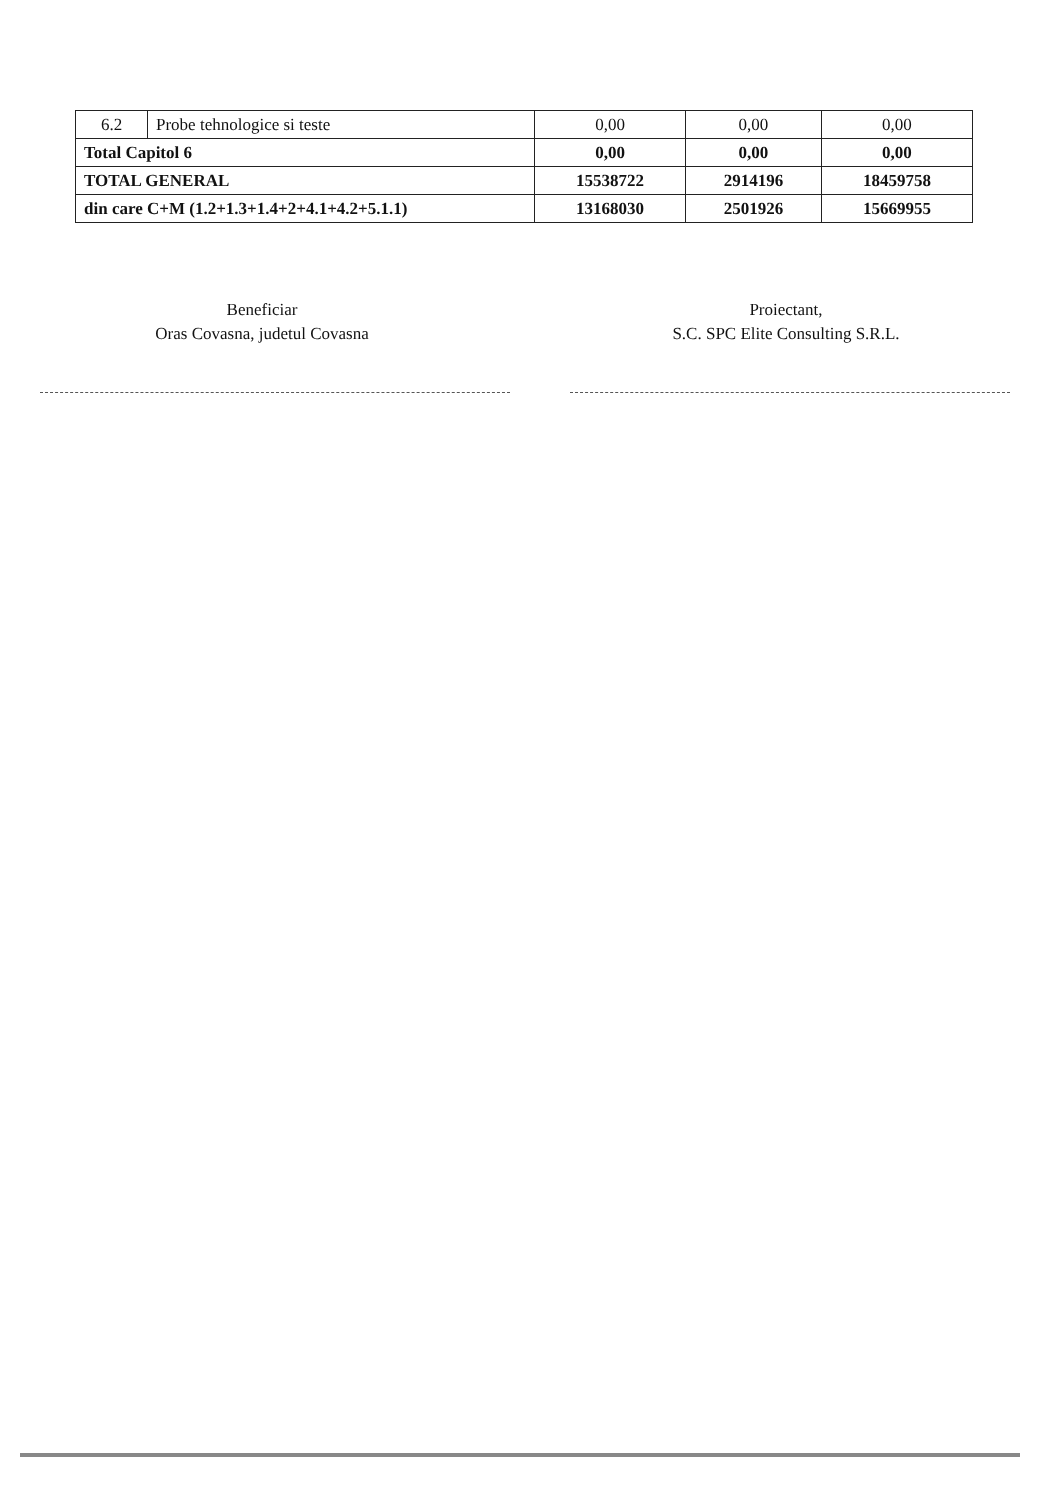| 6.2 | Probe tehnologice si teste | 0,00 | 0,00 | 0,00 |
| Total Capitol 6 | | 0,00 | 0,00 | 0,00 |
| TOTAL GENERAL | | 15538722 | 2914196 | 18459758 |
| din care C+M (1.2+1.3+1.4+2+4.1+4.2+5.1.1) | | 13168030 | 2501926 | 15669955 |
Beneficiar
Oras Covasna, judetul Covasna
Proiectant,
S.C. SPC Elite Consulting S.R.L.